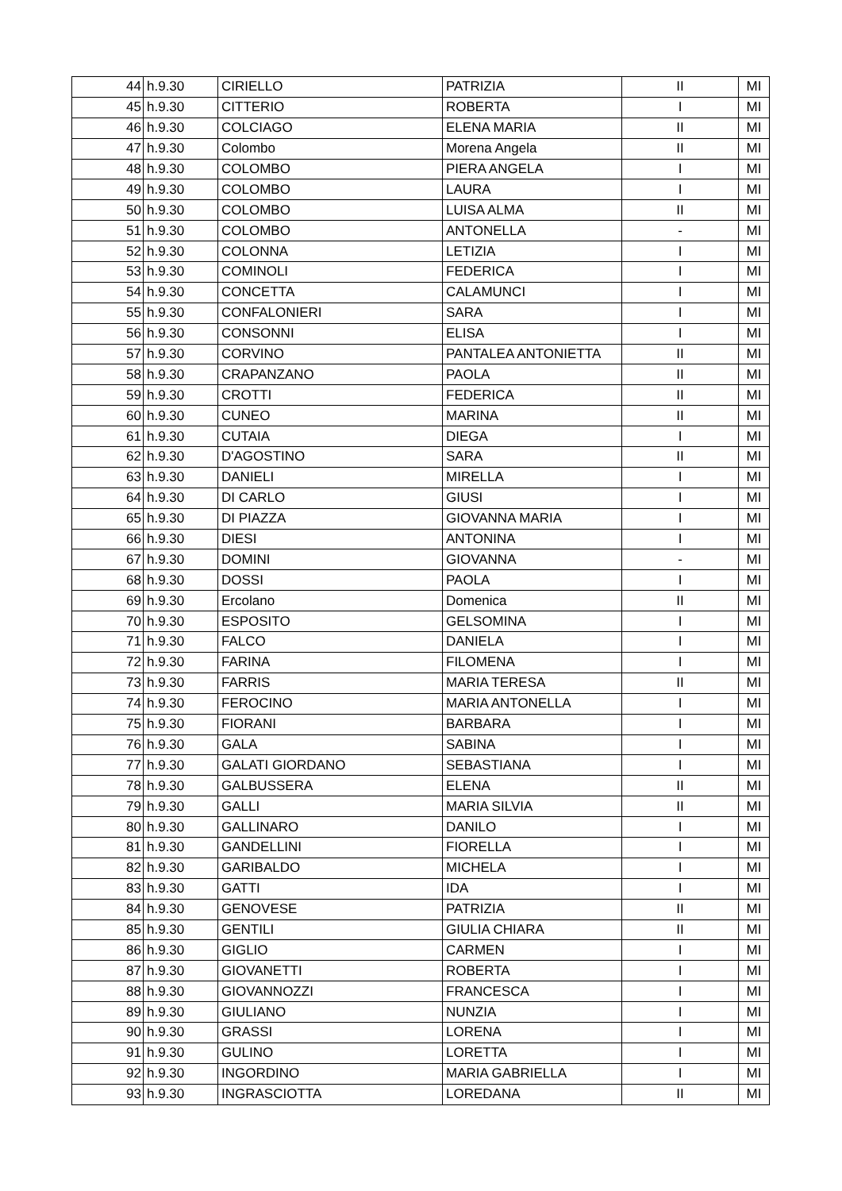| 44 | h.9.30 | CIRIELLO | PATRIZIA | II | MI |
| 45 | h.9.30 | CITTERIO | ROBERTA | I | MI |
| 46 | h.9.30 | COLCIAGO | ELENA MARIA | II | MI |
| 47 | h.9.30 | Colombo | Morena Angela | II | MI |
| 48 | h.9.30 | COLOMBO | PIERA ANGELA | I | MI |
| 49 | h.9.30 | COLOMBO | LAURA | I | MI |
| 50 | h.9.30 | COLOMBO | LUISA ALMA | II | MI |
| 51 | h.9.30 | COLOMBO | ANTONELLA | - | MI |
| 52 | h.9.30 | COLONNA | LETIZIA | I | MI |
| 53 | h.9.30 | COMINOLI | FEDERICA | I | MI |
| 54 | h.9.30 | CONCETTA | CALAMUNCI | I | MI |
| 55 | h.9.30 | CONFALONIERI | SARA | I | MI |
| 56 | h.9.30 | CONSONNI | ELISA | I | MI |
| 57 | h.9.30 | CORVINO | PANTALEA ANTONIETTA | II | MI |
| 58 | h.9.30 | CRAPANZANO | PAOLA | II | MI |
| 59 | h.9.30 | CROTTI | FEDERICA | II | MI |
| 60 | h.9.30 | CUNEO | MARINA | II | MI |
| 61 | h.9.30 | CUTAIA | DIEGA | I | MI |
| 62 | h.9.30 | D'AGOSTINO | SARA | II | MI |
| 63 | h.9.30 | DANIELI | MIRELLA | I | MI |
| 64 | h.9.30 | DI CARLO | GIUSI | I | MI |
| 65 | h.9.30 | DI PIAZZA | GIOVANNA MARIA | I | MI |
| 66 | h.9.30 | DIESI | ANTONINA | I | MI |
| 67 | h.9.30 | DOMINI | GIOVANNA | - | MI |
| 68 | h.9.30 | DOSSI | PAOLA | I | MI |
| 69 | h.9.30 | Ercolano | Domenica | II | MI |
| 70 | h.9.30 | ESPOSITO | GELSOMINA | I | MI |
| 71 | h.9.30 | FALCO | DANIELA | I | MI |
| 72 | h.9.30 | FARINA | FILOMENA | I | MI |
| 73 | h.9.30 | FARRIS | MARIA TERESA | II | MI |
| 74 | h.9.30 | FEROCINO | MARIA ANTONELLA | I | MI |
| 75 | h.9.30 | FIORANI | BARBARA | I | MI |
| 76 | h.9.30 | GALA | SABINA | I | MI |
| 77 | h.9.30 | GALATI GIORDANO | SEBASTIANA | I | MI |
| 78 | h.9.30 | GALBUSSERA | ELENA | II | MI |
| 79 | h.9.30 | GALLI | MARIA SILVIA | II | MI |
| 80 | h.9.30 | GALLINARO | DANILO | I | MI |
| 81 | h.9.30 | GANDELLINI | FIORELLA | I | MI |
| 82 | h.9.30 | GARIBALDO | MICHELA | I | MI |
| 83 | h.9.30 | GATTI | IDA | I | MI |
| 84 | h.9.30 | GENOVESE | PATRIZIA | II | MI |
| 85 | h.9.30 | GENTILI | GIULIA CHIARA | II | MI |
| 86 | h.9.30 | GIGLIO | CARMEN | I | MI |
| 87 | h.9.30 | GIOVANETTI | ROBERTA | I | MI |
| 88 | h.9.30 | GIOVANNOZZI | FRANCESCA | I | MI |
| 89 | h.9.30 | GIULIANO | NUNZIA | I | MI |
| 90 | h.9.30 | GRASSI | LORENA | I | MI |
| 91 | h.9.30 | GULINO | LORETTA | I | MI |
| 92 | h.9.30 | INGORDINO | MARIA GABRIELLA | I | MI |
| 93 | h.9.30 | INGRASCIOTTA | LOREDANA | II | MI |